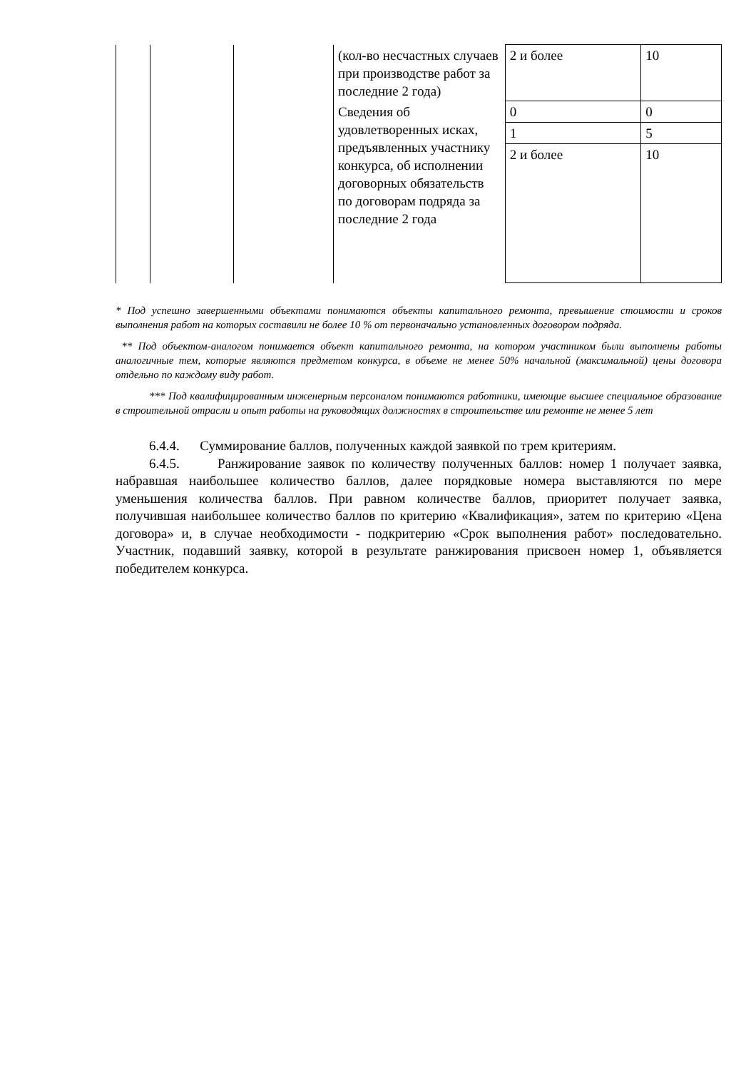| | | | (кол-во несчастных случаев при производстве работ за последние 2 года) | 2 и более | 10 |
| | | | Сведения об удовлетворенных исках, предъявленных участнику конкурса, об исполнении договорных обязательств по договорам подряда за последние 2 года | 0 | 0 |
| | | | | 1 | 5 |
| | | | | 2 и более | 10 |
* Под успешно завершенными объектами понимаются объекты капитального ремонта, превышение стоимости и сроков выполнения работ на которых составили не более 10 % от первоначально установленных договором подряда.
** Под объектом-аналогом понимается объект капитального ремонта, на котором участником были выполнены работы аналогичные тем, которые являются предметом конкурса, в объеме не менее 50% начальной (максимальной) цены договора отдельно по каждому виду работ.
*** Под квалифицированным инженерным персоналом понимаются работники, имеющие высшее специальное образование в строительной отрасли и опыт работы на руководящих должностях в строительстве или ремонте не менее 5 лет
6.4.4. Суммирование баллов, полученных каждой заявкой по трем критериям.
6.4.5. Ранжирование заявок по количеству полученных баллов: номер 1 получает заявка, набравшая наибольшее количество баллов, далее порядковые номера выставляются по мере уменьшения количества баллов. При равном количестве баллов, приоритет получает заявка, получившая наибольшее количество баллов по критерию «Квалификация», затем по критерию «Цена договора» и, в случае необходимости - подкритерию «Срок выполнения работ» последовательно. Участник, подавший заявку, которой в результате ранжирования присвоен номер 1, объявляется победителем конкурса.